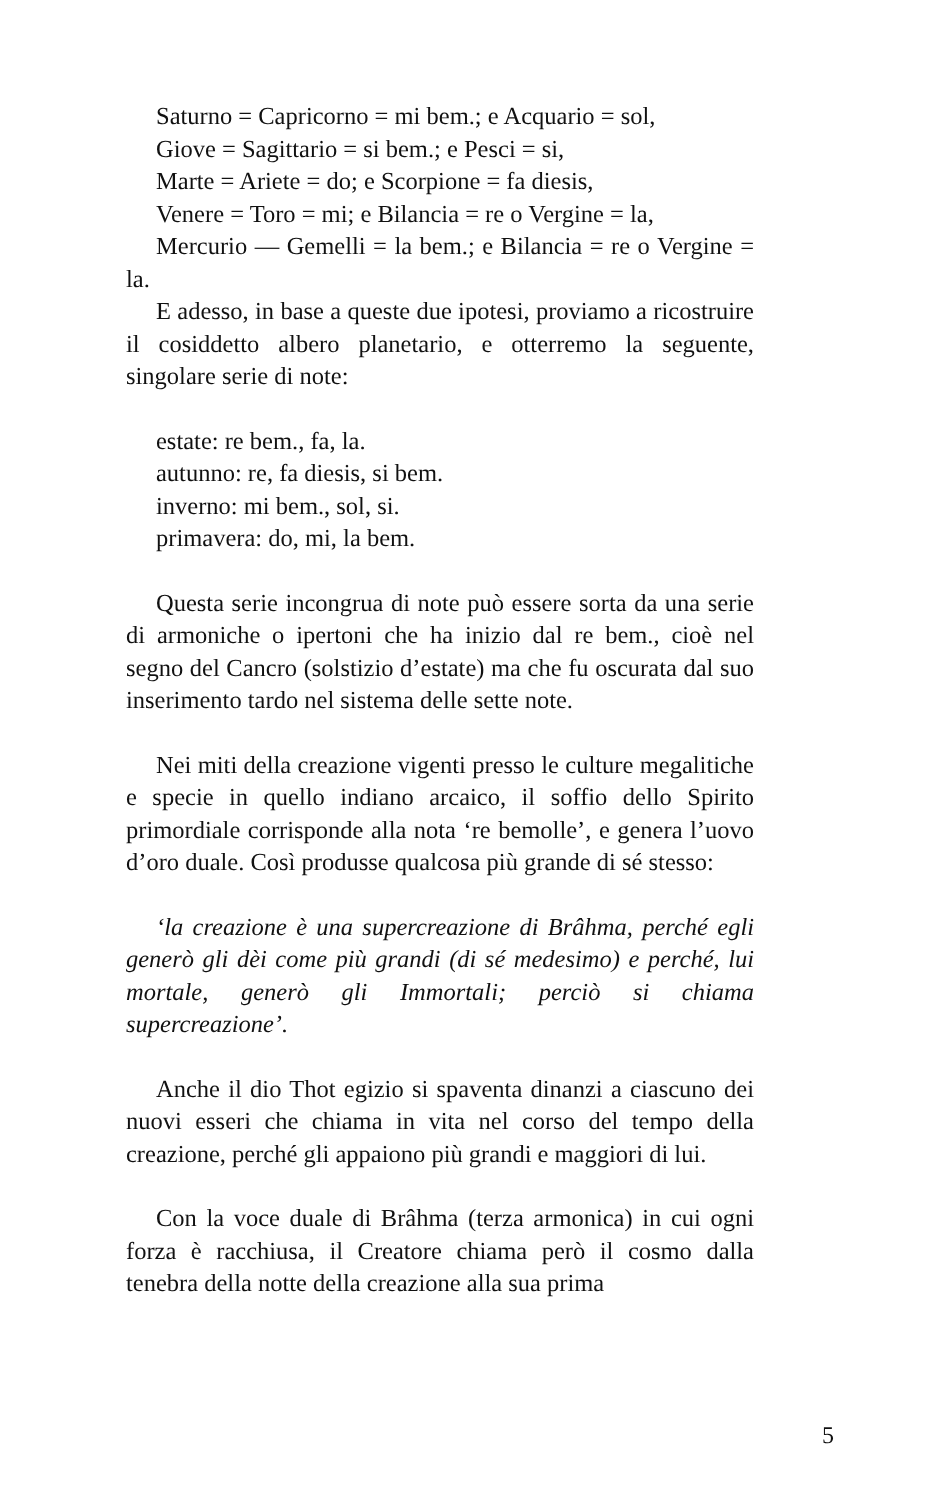Saturno = Capricorno = mi bem.; e Acquario = sol,
Giove = Sagittario = si bem.; e Pesci = si,
Marte = Ariete = do; e Scorpione = fa diesis,
Venere = Toro = mi; e Bilancia = re o Vergine = la,
Mercurio — Gemelli = la bem.; e Bilancia = re o Vergine = la.
E adesso, in base a queste due ipotesi, proviamo a ricostruire il cosiddetto albero planetario, e otterremo la seguente, singolare serie di note:
estate: re bem., fa, la.
autunno: re, fa diesis, si bem.
inverno: mi bem., sol, si.
primavera: do, mi, la bem.
Questa serie incongrua di note può essere sorta da una serie di armoniche o ipertoni che ha inizio dal re bem., cioè nel segno del Cancro (solstizio d’estate) ma che fu oscurata dal suo inserimento tardo nel sistema delle sette note.
Nei miti della creazione vigenti presso le culture megalitiche e specie in quello indiano arcaico, il soffio dello Spirito primordiale corrisponde alla nota ‘re bemolle’, e genera l’uovo d’oro duale. Così produsse qualcosa più grande di sé stesso:
‘la creazione è una supercreazione di Brâhma, perché egli generò gli dèi come più grandi (di sé medesimo) e perché, lui mortale, generò gli Immortali; perciò si chiama supercreazione’.
Anche il dio Thot egizio si spaventa dinanzi a ciascuno dei nuovi esseri che chiama in vita nel corso del tempo della creazione, perché gli appaiono più grandi e maggiori di lui.
Con la voce duale di Brâhma (terza armonica) in cui ogni forza è racchiusa, il Creatore chiama però il cosmo dalla tenebra della notte della creazione alla sua prima
5